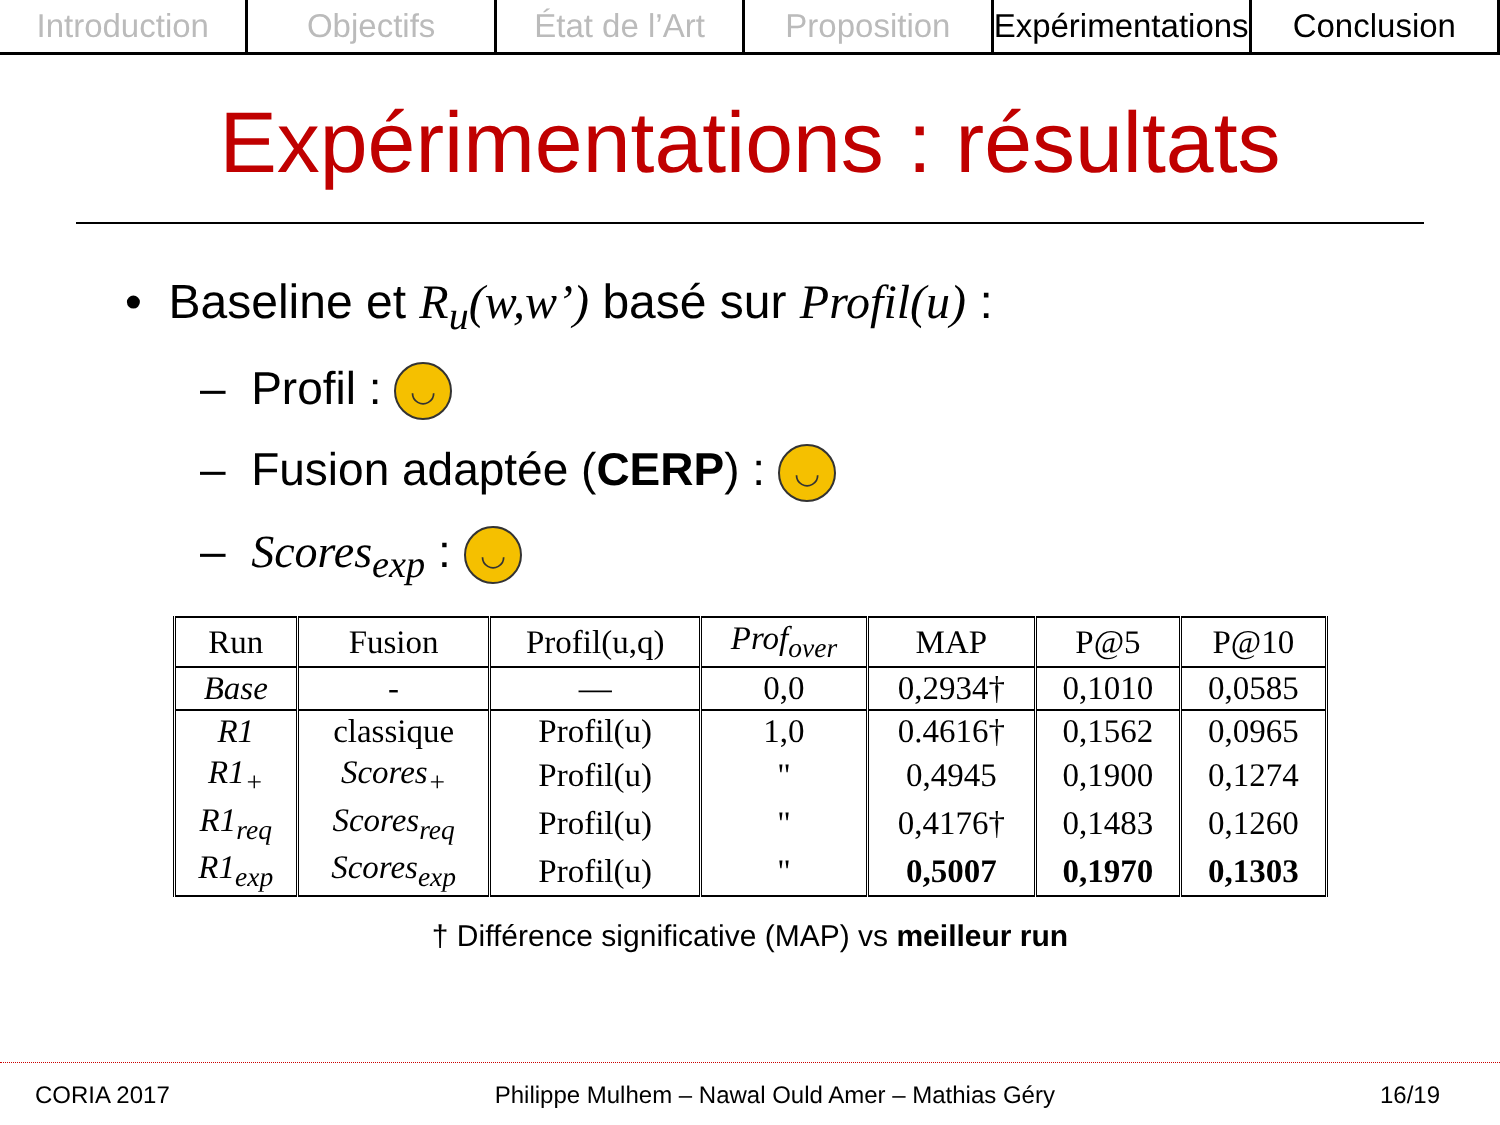Introduction Objectifs État de l’Art Proposition Expérimentations Conclusion
Expérimentations : résultats
• Baseline et R<sub>u</sub>(w,w’) basé sur Profil(u) :
– Profil : ◡
– Fusion adaptée (CERP) : ◡
– Scores<sub>exp</sub> : ◡
| Run | Fusion | Profil(u,q) | Prof<sub>over</sub> | MAP | P@5 | P@10 |
| --- | --- | --- | --- | --- | --- | --- |
| Base | - | — | 0,0 | 0,2934† | 0,1010 | 0,0585 |
| R1 | classique | Profil(u) | 1,0 | 0.4616† | 0,1562 | 0,0965 |
| R1<sub>+</sub> | Scores<sub>+</sub> | Profil(u) | " | 0,4945 | 0,1900 | 0,1274 |
| R1<sub>req</sub> | Scores<sub>req</sub> | Profil(u) | " | 0,4176† | 0,1483 | 0,1260 |
| R1<sub>exp</sub> | Scores<sub>exp</sub> | Profil(u) | " | 0,5007 | 0,1970 | 0,1303 |
† Différence significative (MAP) vs meilleur run
CORIA 2017 Philippe Mulhem – Nawal Ould Amer – Mathias Géry 16/19